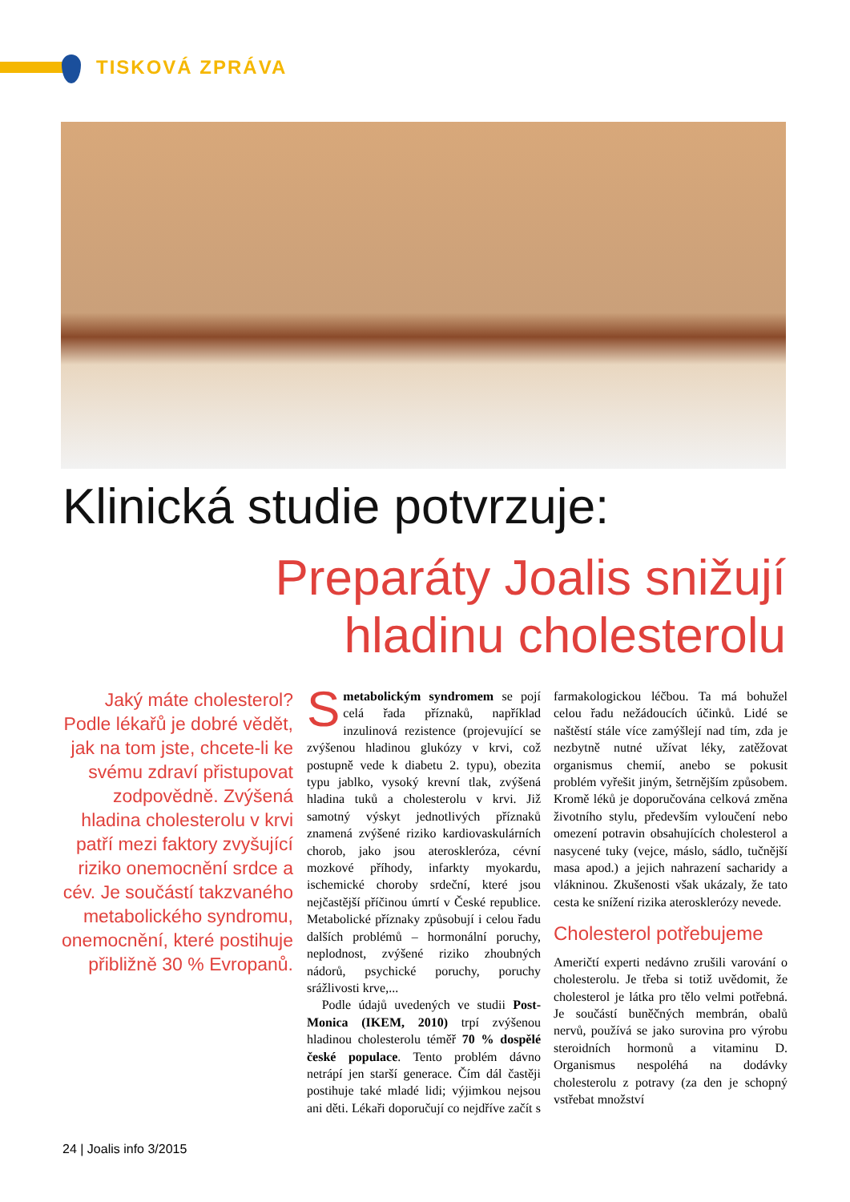TISKOVÁ ZPRÁVA
Klinická studie potvrzuje:
Preparáty Joalis snižují
hladinu cholesterolu
Jaký máte cholesterol? Podle lékařů je dobré vědět, jak na tom jste, chcete-li ke svému zdraví přistupovat zodpovědně. Zvýšená hladina cholesterolu v krvi patří mezi faktory zvyšující riziko onemocnění srdce a cév. Je součástí takzvaného metabolického syndromu, onemocnění, které postihuje přibližně 30 % Evropanů.
Smetabolickým syndromem se pojí celá řada příznaků, například inzulinová rezistence (projevující se zvýšenou hladinou glukózy v krvi, což postupně vede k diabetu 2. typu), obezita typu jablko, vysoký krevní tlak, zvýšená hladina tuků a cholesterolu v krvi. Již samotný výskyt jednotlivých příznaků znamená zvýšené riziko kardiovaskulárních chorob, jako jsou ateroskleróza, cévní mozkové příhody, infarkty myokardu, ischemické choroby srdeční, které jsou nejčastější příčinou úmrtí v České republice. Metabolické příznaky způsobují i celou řadu dalších problémů – hormonální poruchy, neplodnost, zvýšené riziko zhoubných nádorů, psychické poruchy, poruchy srážlivosti krve,...
Podle údajů uvedených ve studii Post-Monica (IKEM, 2010) trpí zvýšenou hladinou cholesterolu téměř 70 % dospělé české populace. Tento problém dávno netrápí jen starší generace. Čím dál častěji postihuje také mladé lidi; výjimkou nejsou ani děti. Lékaři doporučují co nejdříve začít s farmakologickou léčbou. Ta má bohužel celou řadu nežádoucích účinků. Lidé se naštěstí stále více zamýšlejí nad tím, zda je nezbytně nutné užívat léky, zatěžovat organismus chemií, anebo se pokusit problém vyřešit jiným, šetrnějším způsobem. Kromě léků je doporučována celková změna životního stylu, především vyloučení nebo omezení potravin obsahujících cholesterol a nasycené tuky (vejce, máslo, sádlo, tučnější masa apod.) a jejich nahrazení sacharidy a vlákninou. Zkušenosti však ukázaly, že tato cesta ke snížení rizika aterosklerózy nevede.
Cholesterol potřebujeme
Američtí experti nedávno zrušili varování o cholesterolu. Je třeba si totiž uvědomit, že cholesterol je látka pro tělo velmi potřebná. Je součástí buněčných membrán, obalů nervů, používá se jako surovina pro výrobu steroidních hormonů a vitaminu D. Organismus nespoléhá na dodávky cholesterolu z potravy (za den je schopný vstřebat množství
24 | Joalis info 3/2015